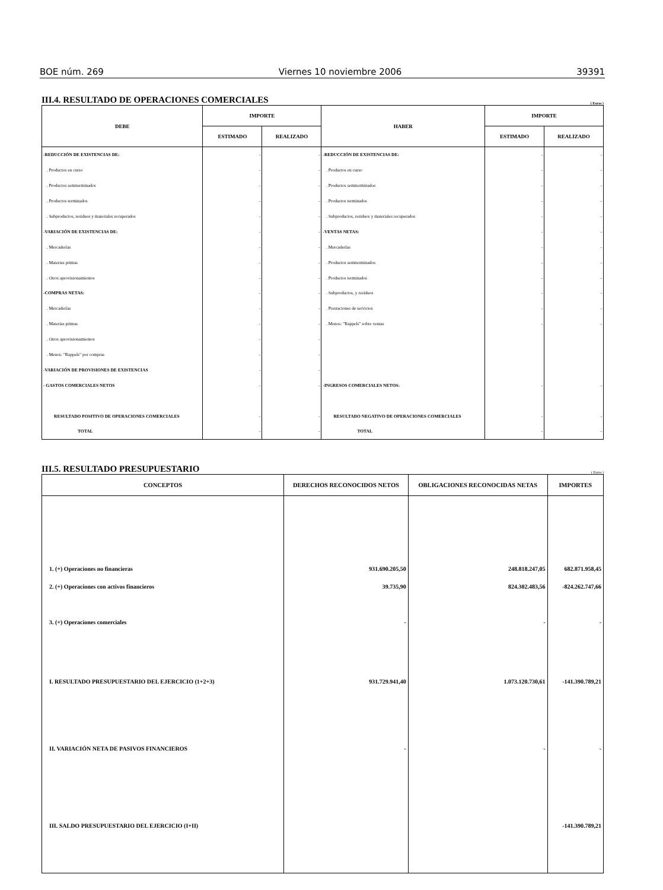BOE núm. 269 Viernes 10 noviembre 2006 39391
III.4. RESULTADO DE OPERACIONES COMERCIALES ( Euros )
| DEBE | IMPORTE | | HABER | IMPORTE | |
| --- | --- | --- | --- | --- | --- |
| | ESTIMADO | REALIZADO | | ESTIMADO | REALIZADO |
| -REDUCCIÓN DE EXISTENCIAS DE: | - | - | -REDUCCIÓN DE EXISTENCIAS DE: | - | - |
| . Productos en curso | - | - | . Productos en curso | - | - |
| . Productos semiterminados | - | - | . Productos semiterminados | - | - |
| . Productos terminados | - | - | . Productos terminados | - | - |
| . Subproductos, residuos y materiales recuperados | - | - | . Subproductos, residuos y materiales recuperados | - | - |
| -VARIACIÓN DE EXISTENCIAS DE: | - | - | -VENTAS NETAS: | - | - |
| . Mercaderías | - | - | . Mercaderías | - | - |
| . Materias primas | - | - | . Productos semiterminados | - | - |
| . Otros aprovisionamientos | - | - | . Productos terminados | - | - |
| -COMPRAS NETAS: | - | - | . Subproductos, y residuos | - | - |
| . Mercaderías | - | - | . Prestaciones de servicios | - | - |
| . Materias primas | - | - | . Menos: "Rappels" sobre ventas | - | - |
| . Otros aprovisionamientos | - | - | | | |
| . Menos: "Rappels" por compras | - | - | | | |
| -VARIACIÓN DE PROVISIONES DE EXISTENCIAS | - | - | | | |
| - GASTOS COMERCIALES NETOS | - | - | -INGRESOS COMERCIALES NETOS: | - | - |
| RESULTADO POSITIVO DE OPERACIONES COMERCIALES | - | - | RESULTADO NEGATIVO DE OPERACIONES COMERCIALES | - | - |
| TOTAL | - | - | TOTAL | - | - |
III.5. RESULTADO PRESUPUESTARIO ( Euros )
| CONCEPTOS | DERECHOS RECONOCIDOS NETOS | OBLIGACIONES RECONOCIDAS NETAS | IMPORTES |
| --- | --- | --- | --- |
| 1. (+) Operaciones no financieras | 931.690.205,50 | 248.818.247,05 | 682.871.958,45 |
| 2. (+) Operaciones con activos financieros | 39.735,90 | 824.302.483,56 | -824.262.747,66 |
| 3. (+) Operaciones comerciales | - | - | - |
| I. RESULTADO PRESUPUESTARIO DEL EJERCICIO (1+2+3) | 931.729.941,40 | 1.073.120.730,61 | -141.390.789,21 |
| II. VARIACIÓN NETA DE PASIVOS FINANCIEROS | - | - | - |
| III. SALDO PRESUPUESTARIO DEL EJERCICIO (I+II) | | | -141.390.789,21 |